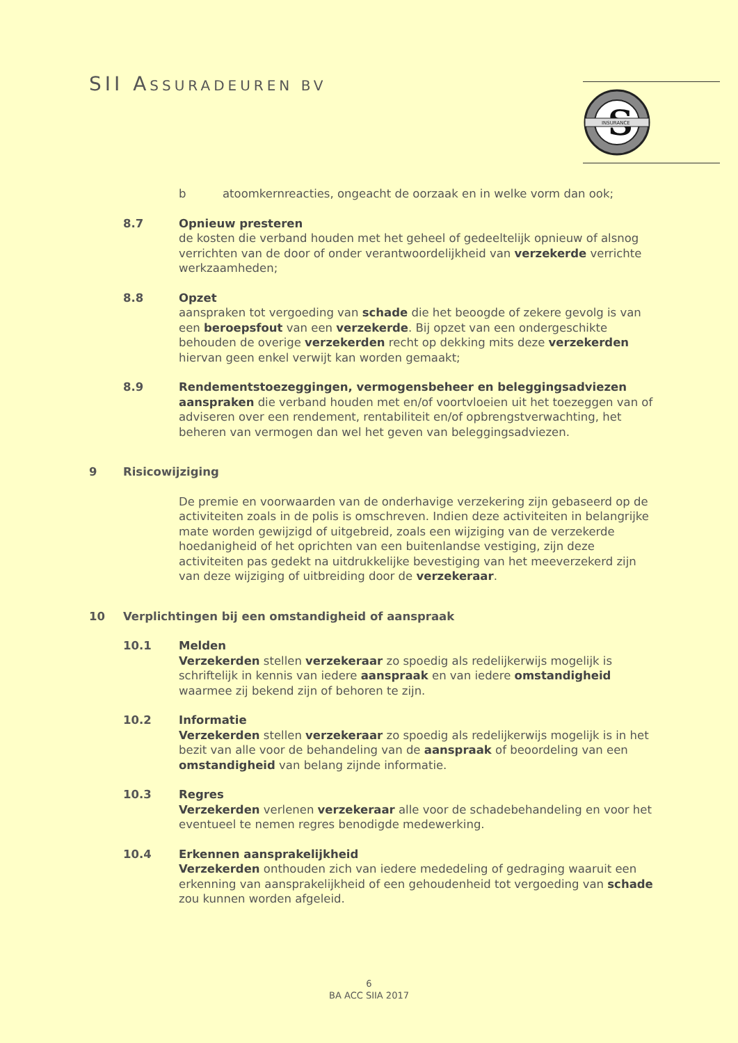SII ASSURADEUREN BV
S
INSURANCE
b atoomkernreacties, ongeacht de oorzaak en in welke vorm dan ook;
8.7 Opnieuw presteren
de kosten die verband houden met het geheel of gedeeltelijk opnieuw of alsnog verrichten van de door of onder verantwoordelijkheid van verzekerde verrichte werkzaamheden;
8.8 Opzet
aanspraken tot vergoeding van schade die het beoogde of zekere gevolg is van een beroepsfout van een verzekerde. Bij opzet van een ondergeschikte behouden de overige verzekerden recht op dekking mits deze verzekerden hiervan geen enkel verwijt kan worden gemaakt;
8.9 Rendementstoezeggingen, vermogensbeheer en beleggingsadviezen
aanspraken die verband houden met en/of voortvloeien uit het toezeggen van of adviseren over een rendement, rentabiliteit en/of opbrengstverwachting, het beheren van vermogen dan wel het geven van beleggingsadviezen.
9 Risicowijziging
De premie en voorwaarden van de onderhavige verzekering zijn gebaseerd op de activiteiten zoals in de polis is omschreven. Indien deze activiteiten in belangrijke mate worden gewijzigd of uitgebreid, zoals een wijziging van de verzekerde hoedanigheid of het oprichten van een buitenlandse vestiging, zijn deze activiteiten pas gedekt na uitdrukkelijke bevestiging van het meeverzekerd zijn van deze wijziging of uitbreiding door de verzekeraar.
10 Verplichtingen bij een omstandigheid of aanspraak
10.1 Melden
Verzekerden stellen verzekeraar zo spoedig als redelijkerwijs mogelijk is schriftelijk in kennis van iedere aanspraak en van iedere omstandigheid waarmee zij bekend zijn of behoren te zijn.
10.2 Informatie
Verzekerden stellen verzekeraar zo spoedig als redelijkerwijs mogelijk is in het bezit van alle voor de behandeling van de aanspraak of beoordeling van een omstandigheid van belang zijnde informatie.
10.3 Regres
Verzekerden verlenen verzekeraar alle voor de schadebehandeling en voor het eventueel te nemen regres benodigde medewerking.
10.4 Erkennen aansprakelijkheid
Verzekerden onthouden zich van iedere mededeling of gedraging waaruit een erkenning van aansprakelijkheid of een gehoudenheid tot vergoeding van schade zou kunnen worden afgeleid.
6
BA ACC SIIA 2017